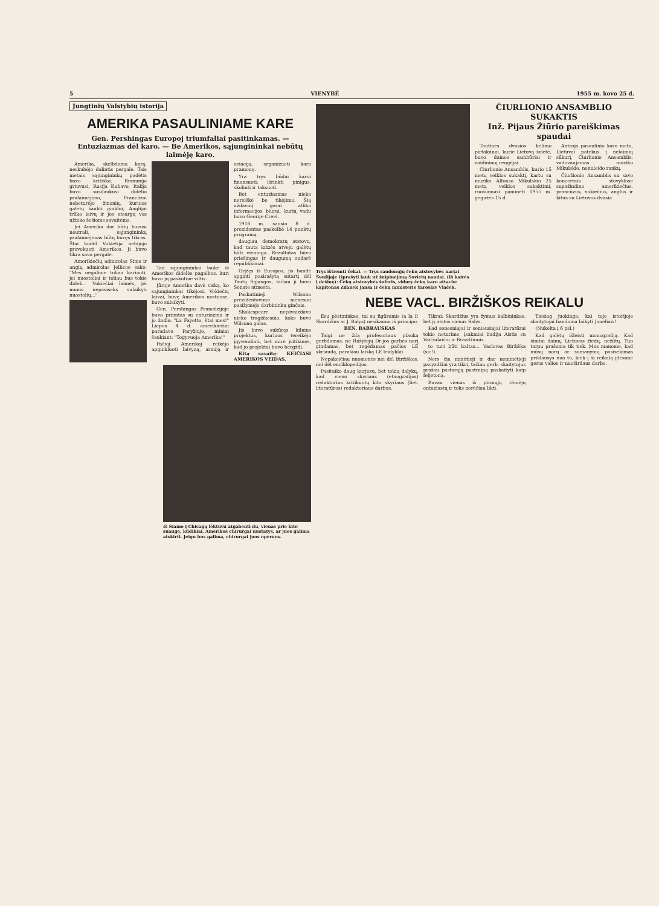5 VIENYBĖ 1955 m. kovo 25 d.
Jungtinių Valstybių istorija
AMERIKA PASAULINIAME KARE
Gen. Pershingas Europoj triumfaliai pasitinkamas. — Entuziazmas dėl karo. — Be Amerikos, sąjungininkai nebūtų laimėję karo.
Amerika, skelbdama karą, neskubėjo dalintis pergale. Tais metais sąjungininkų padėtis buvo kritiška. Rumunija griuvusi, Rusija šlubavo, Italija buvo susilaukusi didelio pralaimėjimo, Prancūzai nebeturėjo žmonių, kuriuos galėtų šaukti ginklui, Anglijai trūko laivų ir jos atsargų vos užteko šešioms savaitėms.
Jei Amerika dar būtų buvusi neutrali, sąjungininkų pralaimėjimas būtų buvęs tikras. Štai kodėl Vokietija nebijojo provokuoti Amerikos. Ji buvo tikra savo pergale.
Amerikiečių admirolas Sims ir anglų admirolas Jellicoe sakė: "Mes negalime toliau kariauti, jei nuostoliai ir toliau bus tokie dideli... Vokiečiai laimės, jei mums nepasiseks sulaikyti nuostolių..."
Tad sąjungininkai laukė iš Amerikos didelės pagalbos, kuri buvo jų paskutinė viltis.
Jūroje Amerika davė viską, ko sąjungininkai tikėjosi. Vokiečių laivai, buvę Amerikos uostuose, buvo sulaikyti.
Gen. Pershingas Prancūzijoje buvo priimtas su entuziazmu ir jo žodis: "La Fayette, štai mes!" Liepos 4 d. amerikiečiai paradavo Paryžiuje, miniai šaukiant: "Tegyvuoja Amerika!"
Pačioj Amerikoj reikėjo apginkluoti laivyną, armiją ir aviaciją, organizuoti karo pramonę.
Yra trys būdai karui finansuoti: išrinkti pinigus, skolinti ir taksuoti.
Bet entuziazmas nieko nereiškė be tikėjimo. Šią uždavinį gerai atliko informacijos biurai, kurių vadu buvo George Creel.
1918 m. sausio 8 d. prezidentas paskelbė 14 punktų programą.
daugiau demokratų atstovų, kad tauta krizės atveju galėtų būti vieninga. Rezultatas būvo priešingas ir daugumą sudarė republikonai.
Grįžęs iš Europos, jis bandė apginti pasirašytą sutartį dėl Tautų Sąjungos, tačiau ji buvo Senate atmesta.
Paskutinieji Wilsono prezidentavimo mėnesiai pasižymėjo darbininkų ginčais.
Shakespeare neįsivaizdavo nieko tragiškesnio, koks buvo Wilsono galas.
Jis buvo sukūręs kilnius projektus, kuriuos tereikėjo įgyvendinti, bet mirė įsitikinęs, kad jo projektai buvo bergždi.
Kitą savaitę: KEIČIASI AMERIKOS VEIDAS.
Iš Siamo į Chicagą lėktuvu atgabenti du, vienas prie kito suaugę, kūdikiai. Amerikos chirurgai nustatys, ar juos galima atskirti. Jeigu bus galima, chirurgai juos operuos.
Trys ištremti čekai. — Trys raudonųjų čekų atstovybės narįai Švedijoje išprašyti lauk už šnipinėjimą Sovietų naudai. (Iš kairės į dešinę): Čekų atstovybės šoferis, vidury čekų karo attache kapitonas Zdanek Jansa ir čekų ministeris Yaroslav Vlaček.
ČIURLIONIO ANSAMBLIO SUKAKTIS
Inž. Pijaus Žiūrio pareiškimas spaudai
Tautinės dvasios kėlimo pirtakūnai, kurie Lietuvą švietė, buvo dainos sambūriai ir vaidinimų rengėjai.
Čiurlionio Ansamblis, kurio 15 metų veiklos sukaktį, kartu su muziko Alfonso Mikulskio 25 metų veiklos sukaktimi, ruošiamasi paminėti 1955 m. gegužės 15 d.
Antrojo pasaulinio karo metu, Lietuvai patekus į nelaimių sūkurį, Čiurlionio Ansamblis, vadovaujamas muziko Mikulskio, nenuleido rankų.
Čiurlionio Ansamblis su savo koncertais stovyklose supažindino amerikiečius, prancūzus, vokiečius, anglus ir kitus su Lietuvos dvasia.
NEBE VACL. BIRŽIŠKOS REIKALU
Esu pėstininkas, tai su figūromis (a la P. Skardžius ar J. Balys) nesikaunu iš principo.
BEN. BABRAUSKAS
Taigi ne žilą profesoriaus plauką gerbdamas, ne Rašytojų Dr-jos garbės narį gindamas, bet regėdamas pačios LE skriaudą, parašiau laišką LE leidyklai.
Nepakeičiau nuomonės nei dėl Biržiškos, nei dėl enciklopedijos.
Pasitaiko daug kurjozų, bet tokių dalykų, kad vieno skyriaus (etnografijos) redaktorius kritikuotų kito skyriaus (liet. literatūros) redaktoriaus darbus.
Tikrai: Skardžius yra žymus kalbininkas, bet jį atstos vienas Salys.
Kad senesniajai ir seniausiajai literatūrai tokio neturime, įsakmiai liudija Aistis su Vaičiulaičiu ir Brazdžionis.
to turi būti kaltas... Vaclovas Biržiška (sic!).
Nors čia minėtieji ir dar neminėtieji pavyzdžiai yra tikri, tačiau gerb. skaitytojus prašau pastarąją pastraipą paskaityti kaip feljetoną.
Buvau vienas iš pirmųjų rėmėjų entuziastų ir toks norėčiau likti.
Tiesiog juokinga, kai toje istorijoje skaitytojai bandoma laikyti Joneliais!
(Nukelta į 6 psl.)
Kad galėtų išleisti monografiją. Kad šimtai dainų, Lietuvos žiedų, nežūtų. Tuo tarpu prašoma tik tiek. Mes manome, kad mūsų norų ar sumanymų pasisekimas priklausys nuo to, kiek į šį reikalą įdėsime geros valios ir nuoširdaus darbo.